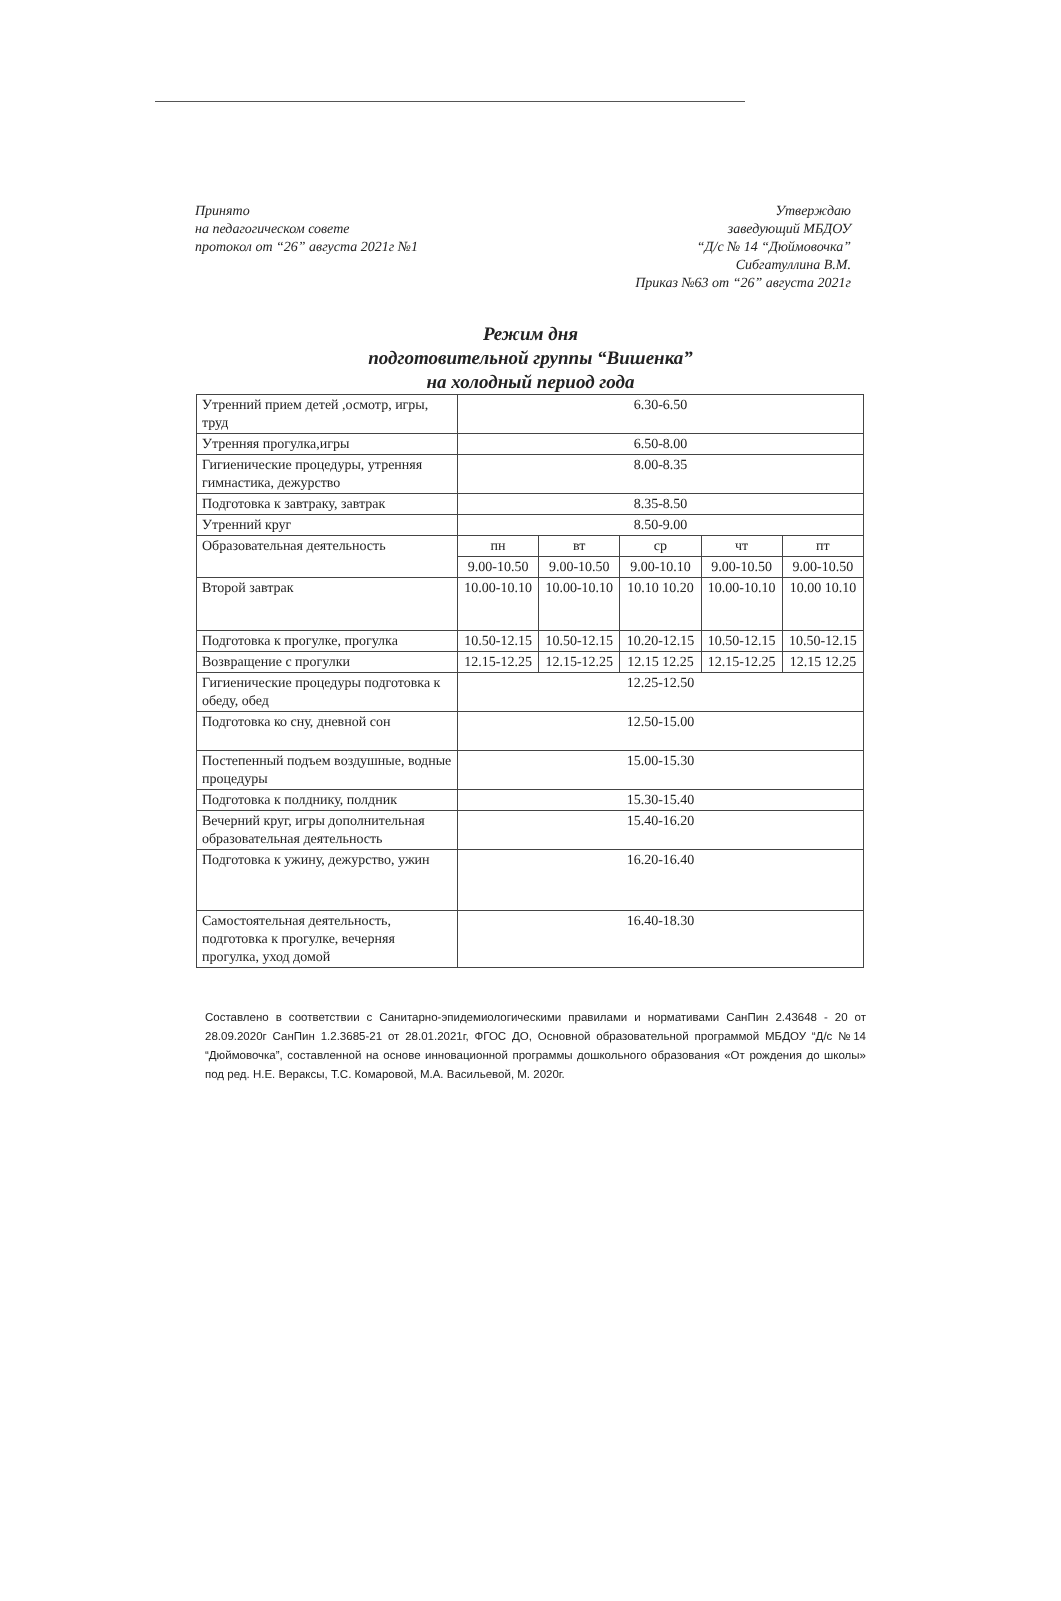Принято
на педагогическом совете
протокол от “26” августа 2021г №1
Утверждаю
заведующий МБДОУ
“Д/с № 14 “Дюймовочка”
Сибгатуллина В.М.
Приказ №63 от “26” августа 2021г
Режим дня
подготовительной группы “Вишенка”
на холодный период года
| Утренний прием детей ,осмотр, игры, труд | 6.30-6.50 | | | | |
| Утренняя прогулка,игры | 6.50-8.00 | | | | |
| Гигиенические процедуры, утренняя гимнастика, дежурство | 8.00-8.35 | | | | |
| Подготовка к завтраку, завтрак | 8.35-8.50 | | | | |
| Утренний круг | 8.50-9.00 | | | | |
| Образовательная деятельность | пн | вт | ср | чт | пт |
| | 9.00-10.50 | 9.00-10.50 | 9.00-10.10 | 9.00-10.50 | 9.00-10.50 |
| Второй завтрак | 10.00-10.10 | 10.00-10.10 | 10.10 10.20 | 10.00-10.10 | 10.00 10.10 |
| Подготовка к прогулке, прогулка | 10.50-12.15 | 10.50-12.15 | 10.20-12.15 | 10.50-12.15 | 10.50-12.15 |
| Возвращение с прогулки | 12.15-12.25 | 12.15-12.25 | 12.15 12.25 | 12.15-12.25 | 12.15 12.25 |
| Гигиенические процедуры подготовка к обеду, обед | 12.25-12.50 | | | | |
| Подготовка ко сну, дневной сон | 12.50-15.00 | | | | |
| Постепенный подъем воздушные, водные процедуры | 15.00-15.30 | | | | |
| Подготовка к полднику, полдник | 15.30-15.40 | | | | |
| Вечерний круг, игры дополнительная образовательная деятельность | 15.40-16.20 | | | | |
| Подготовка к ужину, дежурство, ужин | 16.20-16.40 | | | | |
| Самостоятельная деятельность, подготовка к прогулке, вечерняя прогулка, уход домой | 16.40-18.30 | | | | |
Составлено в соответствии с Санитарно-эпидемиологическими правилами и нормативами СанПин 2.43648 - 20 от 28.09.2020г СанПин 1.2.3685-21 от 28.01.2021г, ФГОС ДО, Основной образовательной программой МБДОУ “Д/с №14 “Дюймовочка”, составленной на основе инновационной программы дошкольного образования «От рождения до школы» под ред. Н.Е. Вераксы, Т.С. Комаровой, М.А. Васильевой, М. 2020г.